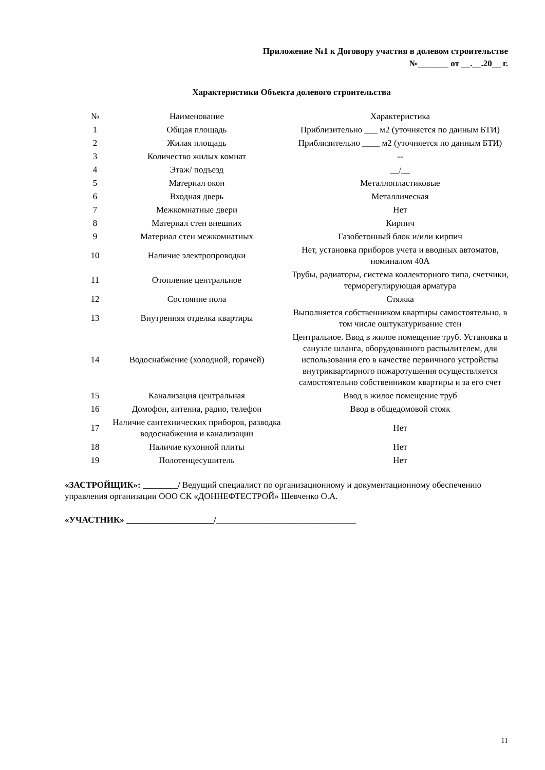Приложение №1 к Договору участия в долевом строительстве
№_______ от __.__.20__ г.
Характеристики Объекта долевого строительства
| № | Наименование | Характеристика |
| 1 | Общая площадь | Приблизительно ___ м2 (уточняется по данным БТИ) |
| 2 | Жилая площадь | Приблизительно ____ м2 (уточняется по данным БТИ) |
| 3 | Количество жилых комнат | -- |
| 4 | Этаж/ подъезд | __/__ |
| 5 | Материал окон | Металлопластиковые |
| 6 | Входная дверь | Металлическая |
| 7 | Межкомнатные двери | Нет |
| 8 | Материал стен внешних | Кирпич |
| 9 | Материал стен межкомнатных | Газобетонный блок и/или кирпич |
| 10 | Наличие электропроводки | Нет, установка приборов учета и вводных автоматов, номиналом 40А |
| 11 | Отопление центральное | Трубы, радиаторы, система коллекторного типа, счетчики, терморегулирующая арматура |
| 12 | Состояние пола | Стяжка |
| 13 | Внутренняя отделка квартиры | Выполняется собственником квартиры самостоятельно, в том числе оштукатуривание стен |
| 14 | Водоснабжение (холодной, горячей) | Центральное. Ввод в жилое помещение труб. Установка в санузле шланга, оборудованного распылителем, для использования его в качестве первичного устройства внутриквартирного пожаротушения осуществляется самостоятельно собственником квартиры и за его счет |
| 15 | Канализация центральная | Ввод в жилое помещение труб |
| 16 | Домофон, антенна, радио, телефон | Ввод в общедомовой стояк |
| 17 | Наличие сантехнических приборов, разводка водоснабжения и канализации | Нет |
| 18 | Наличие кухонной плиты | Нет |
| 19 | Полотенцесушитель | Нет |
«ЗАСТРОЙЩИК»: ________/ Ведущий специалист по организационному и документационному обеспечению управления организации ООО СК «ДОННЕФТЕСТРОЙ» Шевченко О.А.
«УЧАСТНИК» ____________________/________________________________
11